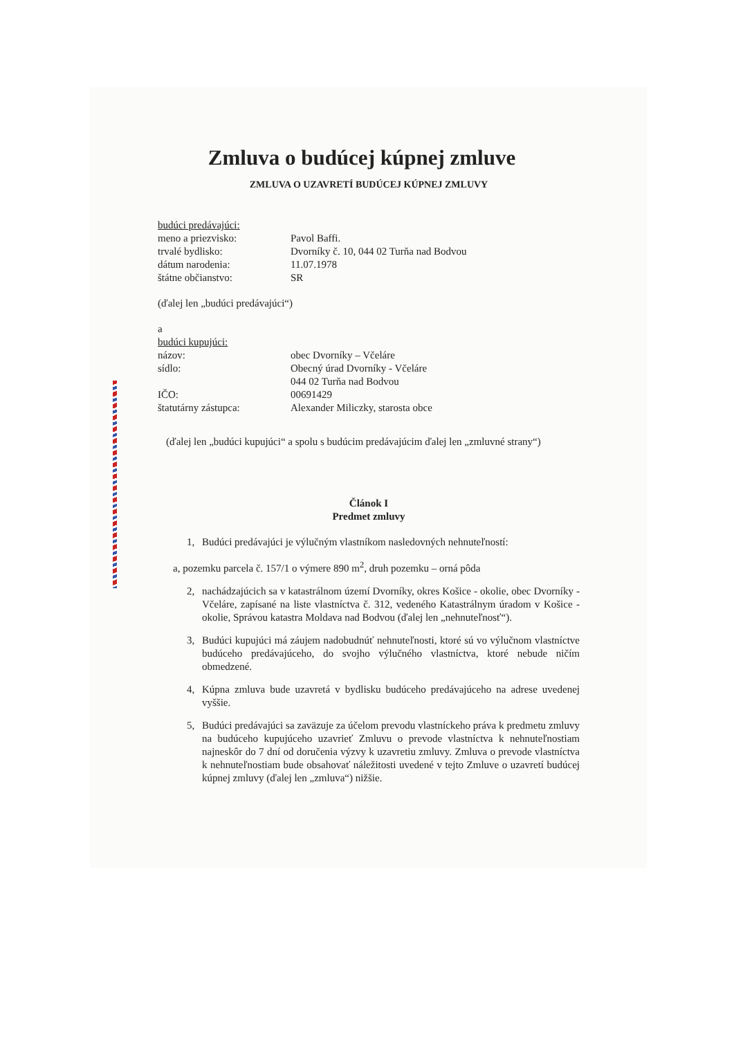Zmluva o budúcej kúpnej zmluve
ZMLUVA O UZAVRETÍ BUDÚCEJ KÚPNEJ ZMLUVY
budúci predávajúci:
meno a priezvisko: Pavol Baffi.
trvalé bydlisko: Dvorníky č. 10, 044 02 Turňa nad Bodvou
dátum narodenia: 11.07.1978
štátne občianstvo: SR
(ďalej len „budúci predávajúci“)
a
budúci kupujúci:
názov: obec Dvorníky – Včeláre
sídlo: Obecný úrad Dvorníky - Včeláre
044 02 Turňa nad Bodvou
IČO: 00691429
štatutárny zástupca: Alexander Miliczky, starosta obce
(ďalej len „budúci kupujúci“ a spolu s budúcim predávajúcim ďalej len „zmluvné strany“)
Článok I
Predmet zmluvy
1, Budúci predávajúci je výlučným vlastníkom nasledovných nehnuteľností:
a, pozemku parcela č. 157/1 o výmere 890 m<sup>2</sup>, druh pozemku – orná pôda
2, nachádzajúcich sa v katastrálnom území Dvorníky, okres Košice - okolie, obec Dvorníky - Včeláre, zapísané na liste vlastníctva č. 312, vedeného Katastrálnym úradom v Košice - okolie, Správou katastra Moldava nad Bodvou (ďalej len „nehnuteľnosť“).
3, Budúci kupujúci má záujem nadobudnúť nehnuteľnosti, ktoré sú vo výlučnom vlastníctve budúceho predávajúceho, do svojho výlučného vlastníctva, ktoré nebude ničím obmedzené.
4, Kúpna zmluva bude uzavretá v bydlisku budúceho predávajúceho na adrese uvedenej vyššie.
5, Budúci predávajúci sa zaväzuje za účelom prevodu vlastníckeho práva k predmetu zmluvy na budúceho kupujúceho uzavrieť Zmluvu o prevode vlastníctva k nehnuteľnostiam najneskôr do 7 dní od doručenia výzvy k uzavretiu zmluvy. Zmluva o prevode vlastníctva k nehnuteľnostiam bude obsahovať náležitosti uvedené v tejto Zmluve o uzavretí budúcej kúpnej zmluvy (ďalej len „zmluva“) nižšie.